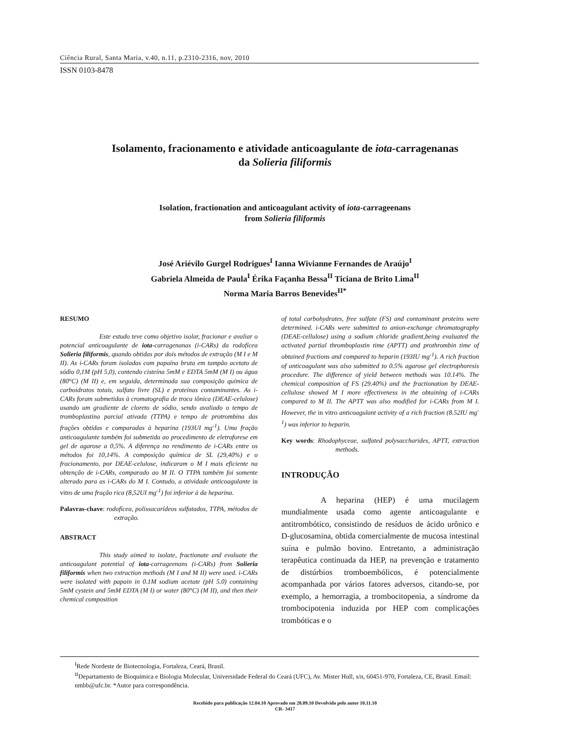Ciência Rural, Santa Maria, v.40, n.11, p.2310-2316, nov, 2010
ISSN 0103-8478
Isolamento, fracionamento e atividade anticoagulante de iota-carragenanas
da Solieria filiformis
Isolation, fractionation and anticoagulant activity of iota-carrageenans
from Solieria filiformis
José Ariévilo Gurgel Rodrigues<sup>I</sup> Ianna Wivianne Fernandes de Araújo<sup>I</sup>
Gabriela Almeida de Paula<sup>I</sup> Érika Façanha Bessa<sup>II</sup> Ticiana de Brito Lima<sup>II</sup>
Norma Maria Barros Benevides<sup>II*</sup>
RESUMO
Este estudo teve como objetivo isolar, fracionar e avaliar o potencial anticoagulante de iota-carragenanas (i-CARs) da rodofícea Solieria filiformis, quando obtidas por dois métodos de extração (M I e M II). As i-CARs foram isoladas com papaína bruta em tampão acetato de sódio 0,1M (pH 5,0), contendo cisteína 5mM e EDTA 5mM (M I) ou água (80°C) (M II) e, em seguida, determinada sua composição química de carboidratos totais, sulfato livre (SL) e proteínas contaminantes. As i-CARs foram submetidas à cromatografia de troca iônica (DEAE-celulose) usando um gradiente de cloreto de sódio, sendo avaliado o tempo de tromboplastina parcial ativada (TTPA) e tempo de protrombina das frações obtidas e comparadas à heparina (193UI mg<sup>-1</sup>). Uma fração anticoagulante também foi submetida ao procedimento de eletroforese em gel de agarose a 0,5%. A diferença no rendimento de i-CARs entre os métodos foi 10,14%. A composição química de SL (29,40%) e o fracionamento, por DEAE-celulose, indicaram o M I mais eficiente na obtenção de i-CARs, comparado ao M II. O TTPA também foi somente alterado para as i-CARs do M I. Contudo, a atividade anticoagulante in vitro de uma fração rica (8,52UI mg<sup>-1</sup>) foi inferior à da heparina.
Palavras-chave: rodofícea, polissacarídeos sulfatados, TTPA, métodos de extração.
ABSTRACT
This study aimed to isolate, fractionate and evaluate the anticoagulant potential of iota-carrageenans (i-CARs) from Solieria filiformis when two extraction methods (M I and M II) were used. i-CARs were isolated with papain in 0.1M sodium acetate (pH 5.0) containing 5mM cystein and 5mM EDTA (M I) or water (80°C) (M II), and then their chemical composition
of total carbohydrates, free sulfate (FS) and contaminant proteins were determined. i-CARs were submitted to anion-exchange chromatography (DEAE-cellulose) using a sodium chloride gradient,being evaluated the activated partial thromboplastin time (APTT) and prothrombin time of obtained fractions and compared to heparin (193IU mg<sup>-1</sup>). A rich fraction of anticoagulant was also submitted to 0.5% agarose gel electrophoresis procedure. The difference of yield between methods was 10.14%. The chemical composition of FS (29.40%) and the fractionation by DEAE-cellulose showed M I more effectiveness in the obtaining of i-CARs compared to M II. The APTT was also modified for i-CARs from M I. However, the in vitro anticoagulant activity of a rich fraction (8.52IU mg<sup>-1</sup>) was inferior to heparin.
Key words: Rhodophyceae, sulfated polysaccharides, APTT, extraction methods.
INTRODUÇÃO
A heparina (HEP) é uma mucilagem mundialmente usada como agente anticoagulante e antitrombótico, consistindo de resíduos de ácido urônico e D-glucosamina, obtida comercialmente de mucosa intestinal suína e pulmão bovino. Entretanto, a administração terapêutica continuada da HEP, na prevenção e tratamento de distúrbios tromboembólicos, é potencialmente acompanhada por vários fatores adversos, citando-se, por exemplo, a hemorragia, a trombocitopenia, a síndrome da trombocipotenia induzida por HEP com complicações trombóticas e o
<sup>I</sup>Rede Nordeste de Biotecnologia, Fortaleza, Ceará, Brasil.
<sup>II</sup>Departamento de Bioquímica e Biologia Molecular, Universidade Federal do Ceará (UFC), Av. Mister Hull, s/n, 60451-970, Fortaleza, CE, Brasil. Email: nmbb@ufc.br. *Autor para correspondência.
Recebido para publicação 12.04.10 Aprovado em 28.09.10 Devolvido pelo autor 10.11.10
CR- 3417